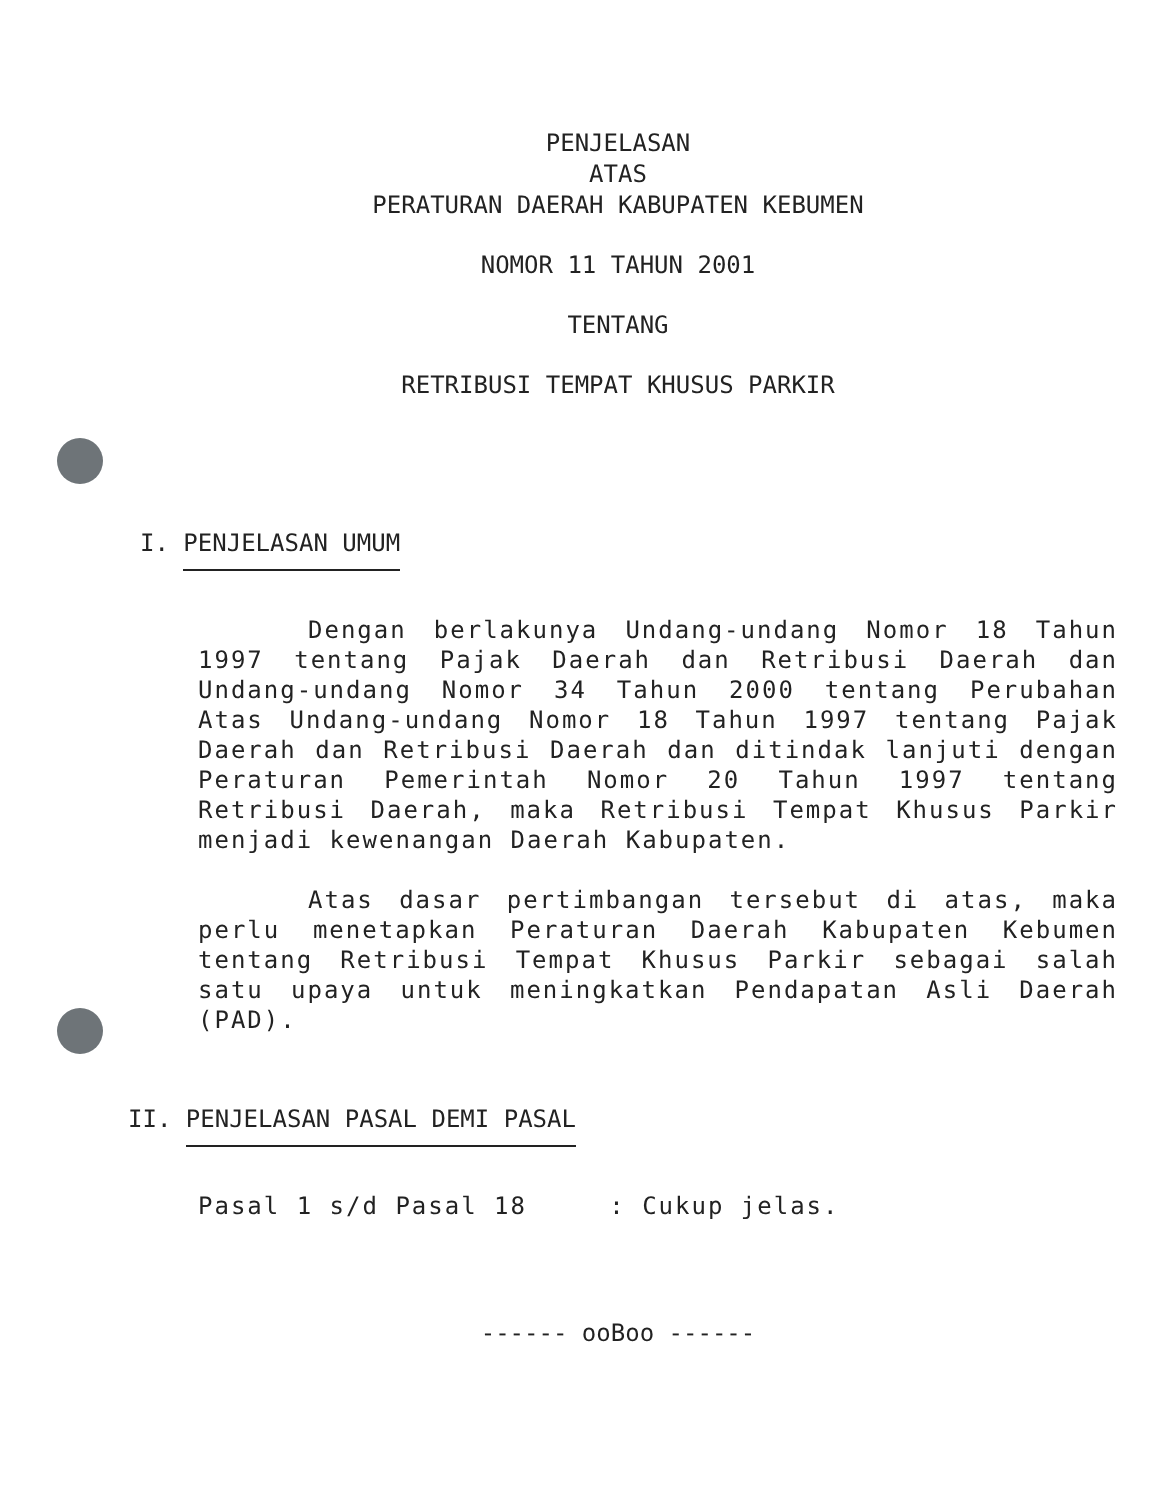PENJELASAN
ATAS
PERATURAN DAERAH KABUPATEN KEBUMEN
NOMOR 11 TAHUN 2001
TENTANG
RETRIBUSI TEMPAT KHUSUS PARKIR
I. PENJELASAN UMUM
Dengan berlakunya Undang-undang Nomor 18 Tahun 1997 tentang Pajak Daerah dan Retribusi Daerah dan Undang-undang Nomor 34 Tahun 2000 tentang Perubahan Atas Undang-undang Nomor 18 Tahun 1997 tentang Pajak Daerah dan Retribusi Daerah dan ditindak lanjuti dengan Peraturan Pemerintah Nomor 20 Tahun 1997 tentang Retribusi Daerah, maka Retribusi Tempat Khusus Parkir menjadi kewenangan Daerah Kabupaten.
Atas dasar pertimbangan tersebut di atas, maka perlu menetapkan Peraturan Daerah Kabupaten Kebumen tentang Retribusi Tempat Khusus Parkir sebagai salah satu upaya untuk meningkatkan Pendapatan Asli Daerah (PAD).
II. PENJELASAN PASAL DEMI PASAL
Pasal 1 s/d Pasal 18 : Cukup jelas.
------ ooBoo ------